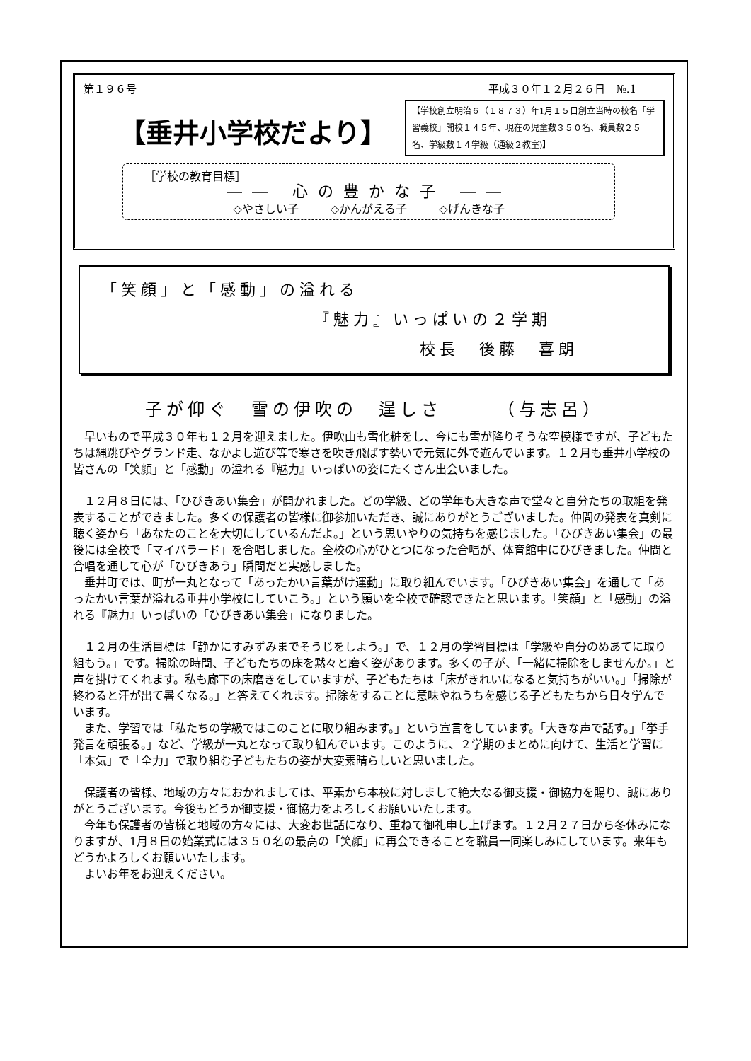第１９６号 平成３０年１２月２６日　№.1
【垂井小学校だより】
【学校創立明治６（１８７３）年1月１５日創立当時の校名「学習義校」開校１４５年、現在の児童数３５０名、職員数２５名、学級数１４学級（通級２教室)】
［学校の教育目標］
―― 心の豊かな子 ――
◇やさしい子 ◇かんがえる子 ◇げんきな子
「笑顔」と「感動」の溢れる
『魅力』いっぱいの２学期
校長　後藤　喜朗
子が仰ぐ　雪の伊吹の　逞しさ　　　（与志呂）
早いもので平成３０年も１２月を迎えました。伊吹山も雪化粧をし、今にも雪が降りそうな空模様ですが、子どもたちは縄跳びやグランド走、なかよし遊び等で寒さを吹き飛ばす勢いで元気に外で遊んでいます。１２月も垂井小学校の皆さんの「笑顔」と「感動」の溢れる『魅力』いっぱいの姿にたくさん出会いました。
１２月８日には、「ひびきあい集会」が開かれました。どの学級、どの学年も大きな声で堂々と自分たちの取組を発表することができました。多くの保護者の皆様に御参加いただき、誠にありがとうございました。仲間の発表を真剣に聴く姿から「あなたのことを大切にしているんだよ。」という思いやりの気持ちを感じました。「ひびきあい集会」の最後には全校で「マイバラード」を合唱しました。全校の心がひとつになった合唱が、体育館中にひびきました。仲間と合唱を通して心が「ひびきあう」瞬間だと実感しました。
垂井町では、町が一丸となって「あったかい言葉がけ運動」に取り組んでいます。「ひびきあい集会」を通して「あったかい言葉が溢れる垂井小学校にしていこう。」という願いを全校で確認できたと思います。「笑顔」と「感動」の溢れる『魅力』いっぱいの「ひびきあい集会」になりました。
１２月の生活目標は「静かにすみずみまでそうじをしよう。」で、１２月の学習目標は「学級や自分のめあてに取り組もう。」です。掃除の時間、子どもたちの床を黙々と磨く姿があります。多くの子が、「一緒に掃除をしませんか。」と声を掛けてくれます。私も廊下の床磨きをしていますが、子どもたちは「床がきれいになると気持ちがいい。」「掃除が終わると汗が出て暑くなる。」と答えてくれます。掃除をすることに意味やねうちを感じる子どもたちから日々学んでいます。
また、学習では「私たちの学級ではこのことに取り組みます。」という宣言をしています。「大きな声で話す。」「挙手発言を頑張る。」など、学級が一丸となって取り組んでいます。このように、２学期のまとめに向けて、生活と学習に「本気」で「全力」で取り組む子どもたちの姿が大変素晴らしいと思いました。
保護者の皆様、地域の方々におかれましては、平素から本校に対しまして絶大なる御支援・御協力を賜り、誠にありがとうございます。今後もどうか御支援・御協力をよろしくお願いいたします。
今年も保護者の皆様と地域の方々には、大変お世話になり、重ねて御礼申し上げます。１２月２７日から冬休みになりますが、1月８日の始業式には３５０名の最高の「笑顔」に再会できることを職員一同楽しみにしています。来年もどうかよろしくお願いいたします。
よいお年をお迎えください。